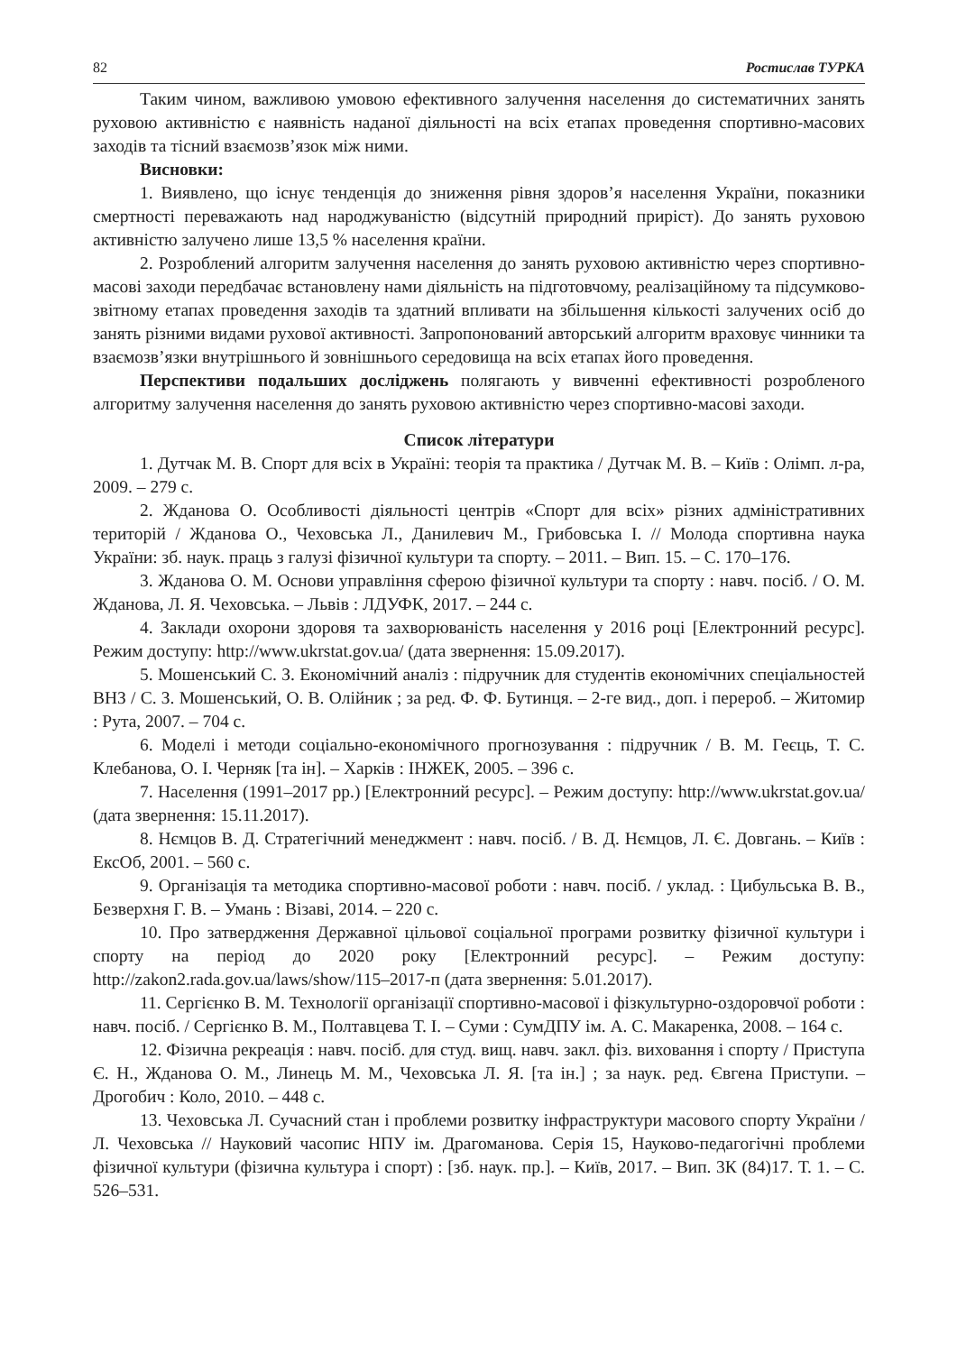82 Ростислав ТУРКА
Таким чином, важливою умовою ефективного залучення населення до систематичних занять руховою активністю є наявність наданої діяльності на всіх етапах проведення спортивно-масових заходів та тісний взаємозв’язок між ними.
Висновки:
1. Виявлено, що існує тенденція до зниження рівня здоров’я населення України, показники смертності переважають над народжуваністю (відсутній природний приріст). До занять руховою активністю залучено лише 13,5 % населення країни.
2. Розроблений алгоритм залучення населення до занять руховою активністю через спортивно-масові заходи передбачає встановлену нами діяльність на підготовчому, реалізаційному та підсумково-звітному етапах проведення заходів та здатний впливати на збільшення кількості залучених осіб до занять різними видами рухової активності. Запропонований авторський алгоритм враховує чинники та взаємозв’язки внутрішнього й зовнішнього середовища на всіх етапах його проведення.
Перспективи подальших досліджень полягають у вивченні ефективності розробленого алгоритму залучення населення до занять руховою активністю через спортивно-масові заходи.
Список літератури
1. Дутчак М. В. Спорт для всіх в Україні: теорія та практика / Дутчак М. В. – Київ : Олімп. л-ра, 2009. – 279 с.
2. Жданова О. Особливості діяльності центрів «Спорт для всіх» різних адміністративних територій / Жданова О., Чеховська Л., Данилевич М., Грибовська І. // Молода спортивна наука України: зб. наук. праць з галузі фізичної культури та спорту. – 2011. – Вип. 15. – С. 170–176.
3. Жданова О. М. Основи управління сферою фізичної культури та спорту : навч. посіб. / О. М. Жданова, Л. Я. Чеховська. – Львів : ЛДУФК, 2017. – 244 с.
4. Заклади охорони здоровя та захворюваність населення у 2016 році [Електронний ресурс]. Режим доступу: http://www.ukrstat.gov.ua/ (дата звернення: 15.09.2017).
5. Мошенський С. З. Економічний аналіз : підручник для студентів економічних спеціальностей ВНЗ / С. З. Мошенський, О. В. Олійник ; за ред. Ф. Ф. Бутинця. – 2-ге вид., доп. і перероб. – Житомир : Рута, 2007. – 704 с.
6. Моделі і методи соціально-економічного прогнозування : підручник / В. М. Геєць, Т. С. Клебанова, О. І. Черняк [та ін]. – Харків : ІНЖЕК, 2005. – 396 с.
7. Населення (1991–2017 рр.) [Електронний ресурс]. – Режим доступу: http://www.ukrstat.gov.ua/ (дата звернення: 15.11.2017).
8. Нємцов В. Д. Стратегічний менеджмент : навч. посіб. / В. Д. Нємцов, Л. Є. Довгань. – Київ : ЕксОб, 2001. – 560 с.
9. Організація та методика спортивно-масової роботи : навч. посіб. / уклад. : Цибульська В. В., Безверхня Г. В. – Умань : Візаві, 2014. – 220 с.
10. Про затвердження Державної цільової соціальної програми розвитку фізичної культури і спорту на період до 2020 року [Електронний ресурс]. – Режим доступу: http://zakon2.rada.gov.ua/laws/show/115–2017-п (дата звернення: 5.01.2017).
11. Сергієнко В. М. Технології організації спортивно-масової і фізкультурно-оздоровчої роботи : навч. посіб. / Сергієнко В. М., Полтавцева Т. І. – Суми : СумДПУ ім. А. С. Макаренка, 2008. – 164 с.
12. Фізична рекреація : навч. посіб. для студ. вищ. навч. закл. фіз. виховання і спорту / Приступа Є. Н., Жданова О. М., Линець М. М., Чеховська Л. Я. [та ін.] ; за наук. ред. Євгена Приступи. – Дрогобич : Коло, 2010. – 448 с.
13. Чеховська Л. Сучасний стан і проблеми розвитку інфраструктури масового спорту України / Л. Чеховська // Науковий часопис НПУ ім. Драгоманова. Серія 15, Науково-педагогічні проблеми фізичної культури (фізична культура і спорт) : [зб. наук. пр.]. – Київ, 2017. – Вип. 3К (84)17. Т. 1. – С. 526–531.